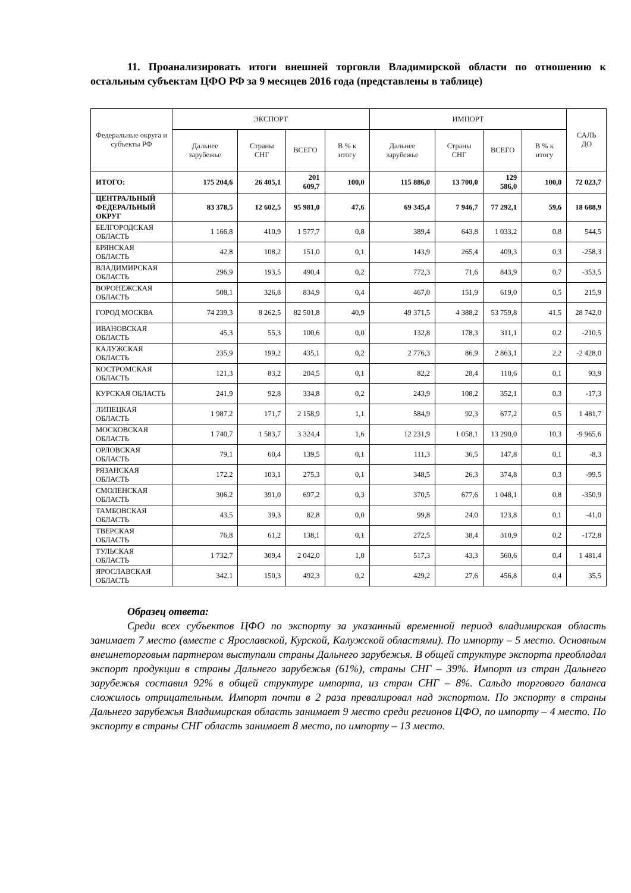11. Проанализировать итоги внешней торговли Владимирской области по отношению к остальным субъектам ЦФО РФ за 9 месяцев 2016 года (представлены в таблице)
| Федеральные округа и субъекты РФ | ЭКСПОРТ | | | | ИМПОРТ | | | | САЛЬ ДО |
| --- | --- | --- | --- | --- | --- | --- | --- | --- | --- |
| | Дальнее зарубежье | Страны СНГ | ВСЕГО | В % к итогу | Дальнее зарубежье | Страны СНГ | ВСЕГО | В % к итогу | |
| ИТОГО: | 175 204,6 | 26 405,1 | 201 609,7 | 100,0 | 115 886,0 | 13 700,0 | 129 586,0 | 100,0 | 72 023,7 |
| ЦЕНТРАЛЬНЫЙ ФЕДЕРАЛЬНЫЙ ОКРУГ | 83 378,5 | 12 602,5 | 95 981,0 | 47,6 | 69 345,4 | 7 946,7 | 77 292,1 | 59,6 | 18 688,9 |
| БЕЛГОРОДСКАЯ ОБЛАСТЬ | 1 166,8 | 410,9 | 1 577,7 | 0,8 | 389,4 | 643,8 | 1 033,2 | 0,8 | 544,5 |
| БРЯНСКАЯ ОБЛАСТЬ | 42,8 | 108,2 | 151,0 | 0,1 | 143,9 | 265,4 | 409,3 | 0,3 | -258,3 |
| ВЛАДИМИРСКАЯ ОБЛАСТЬ | 296,9 | 193,5 | 490,4 | 0,2 | 772,3 | 71,6 | 843,9 | 0,7 | -353,5 |
| ВОРОНЕЖСКАЯ ОБЛАСТЬ | 508,1 | 326,8 | 834,9 | 0,4 | 467,0 | 151,9 | 619,0 | 0,5 | 215,9 |
| ГОРОД МОСКВА | 74 239,3 | 8 262,5 | 82 501,8 | 40,9 | 49 371,5 | 4 388,2 | 53 759,8 | 41,5 | 28 742,0 |
| ИВАНОВСКАЯ ОБЛАСТЬ | 45,3 | 55,3 | 100,6 | 0,0 | 132,8 | 178,3 | 311,1 | 0,2 | -210,5 |
| КАЛУЖСКАЯ ОБЛАСТЬ | 235,9 | 199,2 | 435,1 | 0,2 | 2 776,3 | 86,9 | 2 863,1 | 2,2 | -2 428,0 |
| КОСТРОМСКАЯ ОБЛАСТЬ | 121,3 | 83,2 | 204,5 | 0,1 | 82,2 | 28,4 | 110,6 | 0,1 | 93,9 |
| КУРСКАЯ ОБЛАСТЬ | 241,9 | 92,8 | 334,8 | 0,2 | 243,9 | 108,2 | 352,1 | 0,3 | -17,3 |
| ЛИПЕЦКАЯ ОБЛАСТЬ | 1 987,2 | 171,7 | 2 158,9 | 1,1 | 584,9 | 92,3 | 677,2 | 0,5 | 1 481,7 |
| МОСКОВСКАЯ ОБЛАСТЬ | 1 740,7 | 1 583,7 | 3 324,4 | 1,6 | 12 231,9 | 1 058,1 | 13 290,0 | 10,3 | -9 965,6 |
| ОРЛОВСКАЯ ОБЛАСТЬ | 79,1 | 60,4 | 139,5 | 0,1 | 111,3 | 36,5 | 147,8 | 0,1 | -8,3 |
| РЯЗАНСКАЯ ОБЛАСТЬ | 172,2 | 103,1 | 275,3 | 0,1 | 348,5 | 26,3 | 374,8 | 0,3 | -99,5 |
| СМОЛЕНСКАЯ ОБЛАСТЬ | 306,2 | 391,0 | 697,2 | 0,3 | 370,5 | 677,6 | 1 048,1 | 0,8 | -350,9 |
| ТАМБОВСКАЯ ОБЛАСТЬ | 43,5 | 39,3 | 82,8 | 0,0 | 99,8 | 24,0 | 123,8 | 0,1 | -41,0 |
| ТВЕРСКАЯ ОБЛАСТЬ | 76,8 | 61,2 | 138,1 | 0,1 | 272,5 | 38,4 | 310,9 | 0,2 | -172,8 |
| ТУЛЬСКАЯ ОБЛАСТЬ | 1 732,7 | 309,4 | 2 042,0 | 1,0 | 517,3 | 43,3 | 560,6 | 0,4 | 1 481,4 |
| ЯРОСЛАВСКАЯ ОБЛАСТЬ | 342,1 | 150,3 | 492,3 | 0,2 | 429,2 | 27,6 | 456,8 | 0,4 | 35,5 |
Образец ответа:
Среди всех субъектов ЦФО по экспорту за указанный временной период владимирская область занимает 7 место (вместе с Ярославской, Курской, Калужской областями). По импорту – 5 место. Основным внешнеторговым партнером выступали страны Дальнего зарубежья. В общей структуре экспорта преобладал экспорт продукции в страны Дальнего зарубежья (61%), страны СНГ – 39%. Импорт из стран Дальнего зарубежья составил 92% в общей структуре импорта, из стран СНГ – 8%. Сальдо торгового баланса сложилось отрицательным. Импорт почти в 2 раза превалировал над экспортом. По экспорту в страны Дальнего зарубежья Владимирская область занимает 9 место среди регионов ЦФО, по импорту – 4 место. По экспорту в страны СНГ область занимает 8 место, по импорту – 13 место.